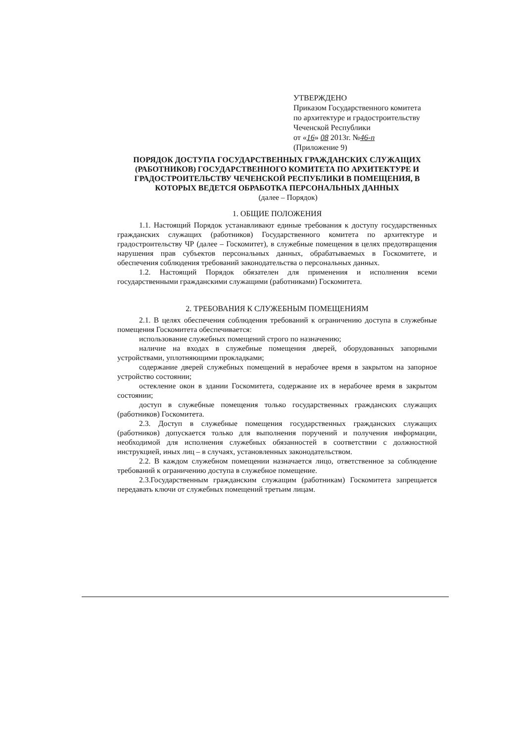УТВЕРЖДЕНО
Приказом Государственного комитета
по архитектуре и градостроительству
Чеченской Республики
от «16» 08 2013г. №46-п
(Приложение 9)
ПОРЯДОК ДОСТУПА ГОСУДАРСТВЕННЫХ ГРАЖДАНСКИХ СЛУЖАЩИХ (РАБОТНИКОВ) ГОСУДАРСТВЕННОГО КОМИТЕТА ПО АРХИТЕКТУРЕ И ГРАДОСТРОИТЕЛЬСТВУ ЧЕЧЕНСКОЙ РЕСПУБЛИКИ В ПОМЕЩЕНИЯ, В КОТОРЫХ ВЕДЕТСЯ ОБРАБОТКА ПЕРСОНАЛЬНЫХ ДАННЫХ
(далее – Порядок)
1. ОБЩИЕ ПОЛОЖЕНИЯ
1.1. Настоящий Порядок устанавливают единые требования к доступу государственных гражданских служащих (работников) Государственного комитета по архитектуре и градостроительству ЧР (далее – Госкомитет), в служебные помещения в целях предотвращения нарушения прав субъектов персональных данных, обрабатываемых в Госкомитете, и обеспечения соблюдения требований законодательства о персональных данных.
1.2. Настоящий Порядок обязателен для применения и исполнения всеми государственными гражданскими служащими (работниками) Госкомитета.
2. ТРЕБОВАНИЯ К СЛУЖЕБНЫМ ПОМЕЩЕНИЯМ
2.1. В целях обеспечения соблюдения требований к ограничению доступа в служебные помещения Госкомитета обеспечивается:
использование служебных помещений строго по назначению;
наличие на входах в служебные помещения дверей, оборудованных запорными устройствами, уплотняющими прокладками;
содержание дверей служебных помещений в нерабочее время в закрытом на запорное устройство состоянии;
остекление окон в здании Госкомитета, содержание их в нерабочее время в закрытом состоянии;
доступ в служебные помещения только государственных гражданских служащих (работников) Госкомитета.
2.3. Доступ в служебные помещения государственных гражданских служащих (работников) допускается только для выполнения поручений и получения информации, необходимой для исполнения служебных обязанностей в соответствии с должностной инструкцией, иных лиц – в случаях, установленных законодательством.
2.2. В каждом служебном помещении назначается лицо, ответственное за соблюдение требований к ограничению доступа в служебное помещение.
2.3.Государственным гражданским служащим (работникам) Госкомитета запрещается передавать ключи от служебных помещений третьим лицам.